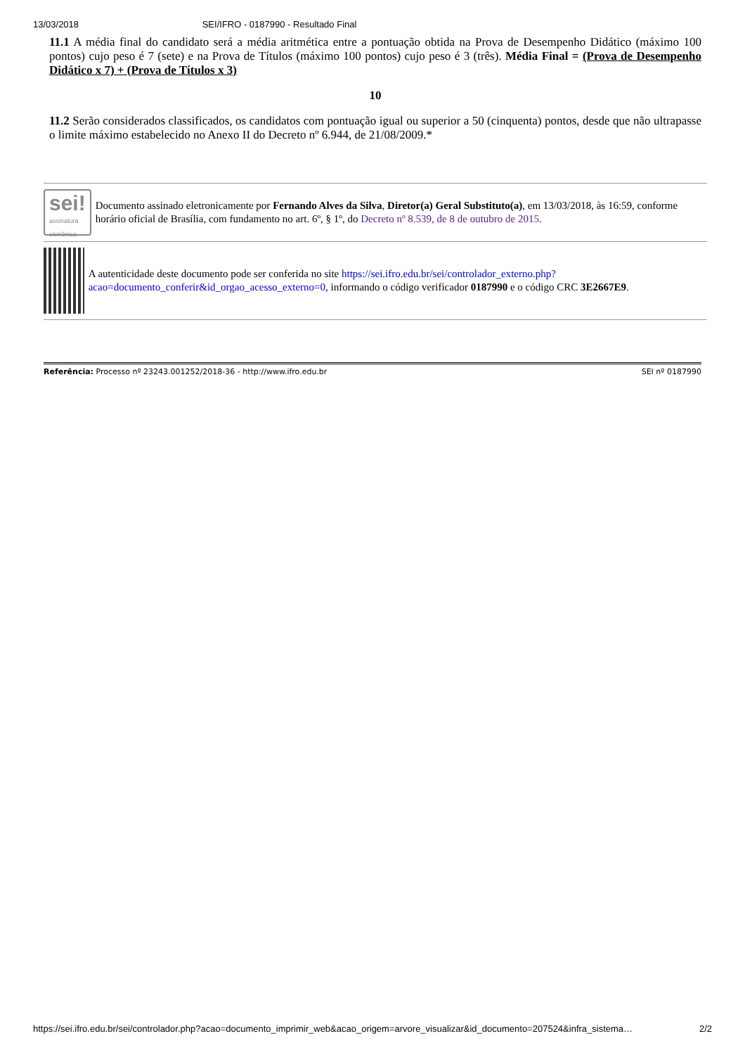13/03/2018 SEI/IFRO - 0187990 - Resultado Final
11.1 A média final do candidato será a média aritmética entre a pontuação obtida na Prova de Desempenho Didático (máximo 100 pontos) cujo peso é 7 (sete) e na Prova de Títulos (máximo 100 pontos) cujo peso é 3 (três). Média Final = (Prova de Desempenho Didático x 7) + (Prova de Títulos x 3)
10
11.2 Serão considerados classificados, os candidatos com pontuação igual ou superior a 50 (cinquenta) pontos, desde que não ultrapasse o limite máximo estabelecido no Anexo II do Decreto nº 6.944, de 21/08/2009.*
sei!
assinatura
eletrônica
Documento assinado eletronicamente por Fernando Alves da Silva, Diretor(a) Geral Substituto(a), em 13/03/2018, às 16:59, conforme horário oficial de Brasília, com fundamento no art. 6º, § 1º, do Decreto nº 8.539, de 8 de outubro de 2015.
A autenticidade deste documento pode ser conferida no site https://sei.ifro.edu.br/sei/controlador_externo.php?acao=documento_conferir&id_orgao_acesso_externo=0, informando o código verificador 0187990 e o código CRC 3E2667E9.
Referência: Processo nº 23243.001252/2018-36 - http://www.ifro.edu.br SEI nº 0187990
https://sei.ifro.edu.br/sei/controlador.php?acao=documento_imprimir_web&acao_origem=arvore_visualizar&id_documento=207524&infra_sistema… 2/2